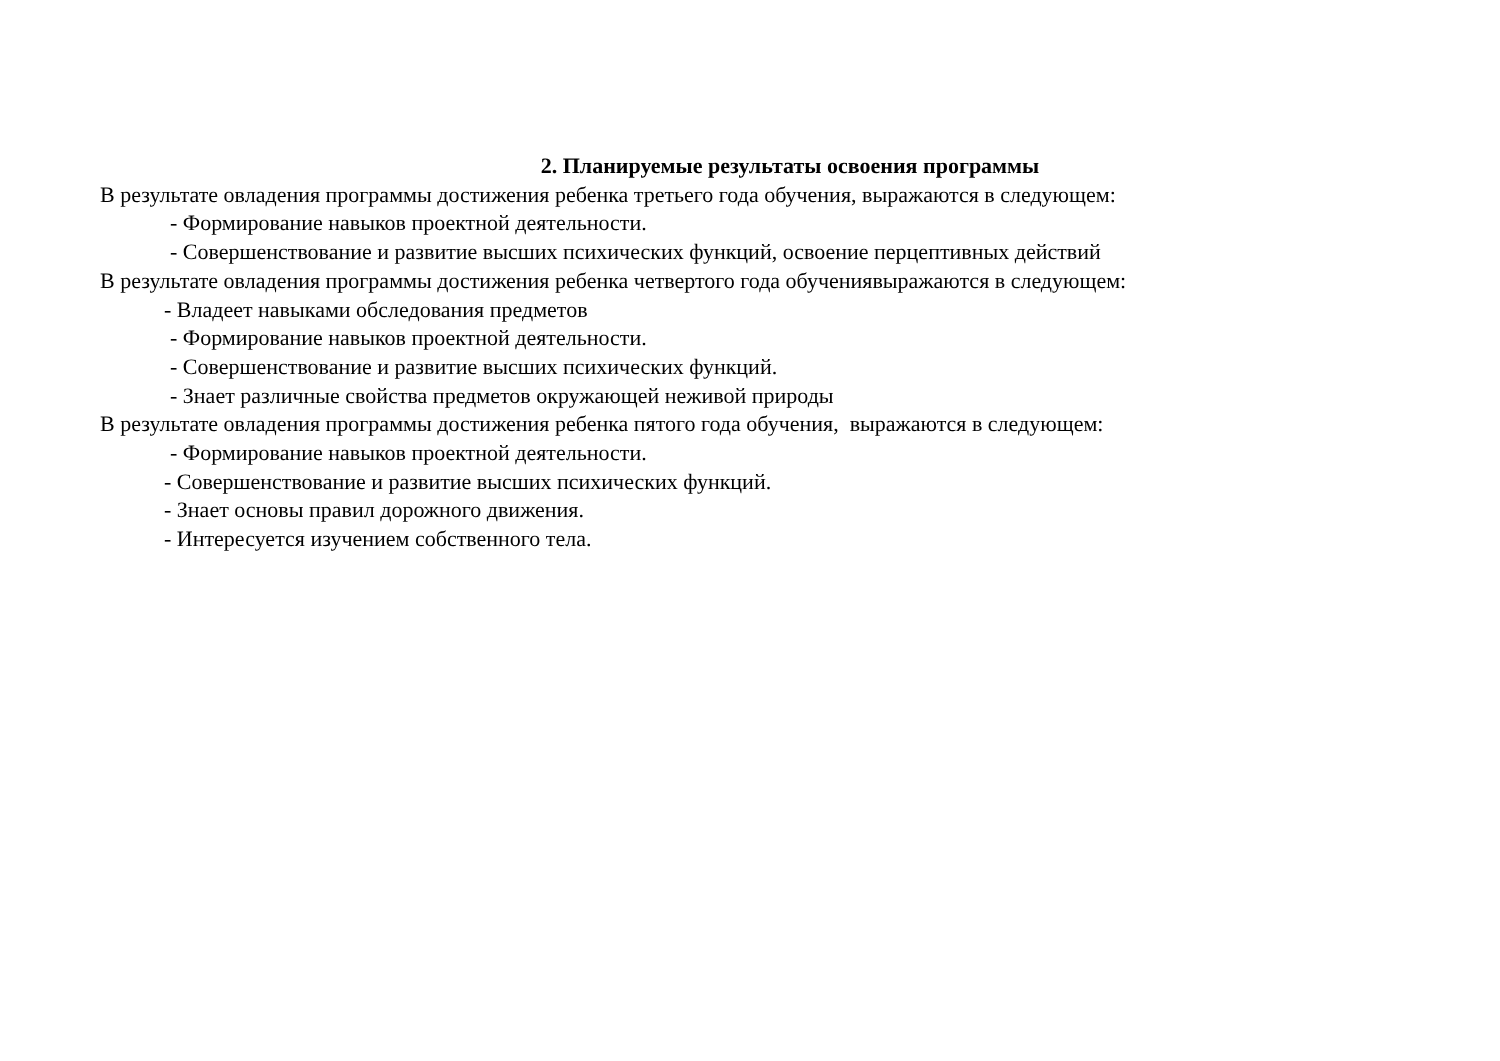2. Планируемые результаты освоения программы
В результате овладения программы достижения ребенка третьего года обучения, выражаются в следующем:
- Формирование навыков проектной деятельности.
- Совершенствование и развитие высших психических функций, освоение перцептивных действий
В результате овладения программы достижения ребенка четвертого года обучениявыражаются в следующем:
- Владеет навыками обследования предметов
- Формирование навыков проектной деятельности.
- Совершенствование и развитие высших психических функций.
- Знает различные свойства предметов окружающей неживой природы
В результате овладения программы достижения ребенка пятого года обучения, выражаются в следующем:
- Формирование навыков проектной деятельности.
- Совершенствование и развитие высших психических функций.
- Знает основы правил дорожного движения.
- Интересуется изучением собственного тела.